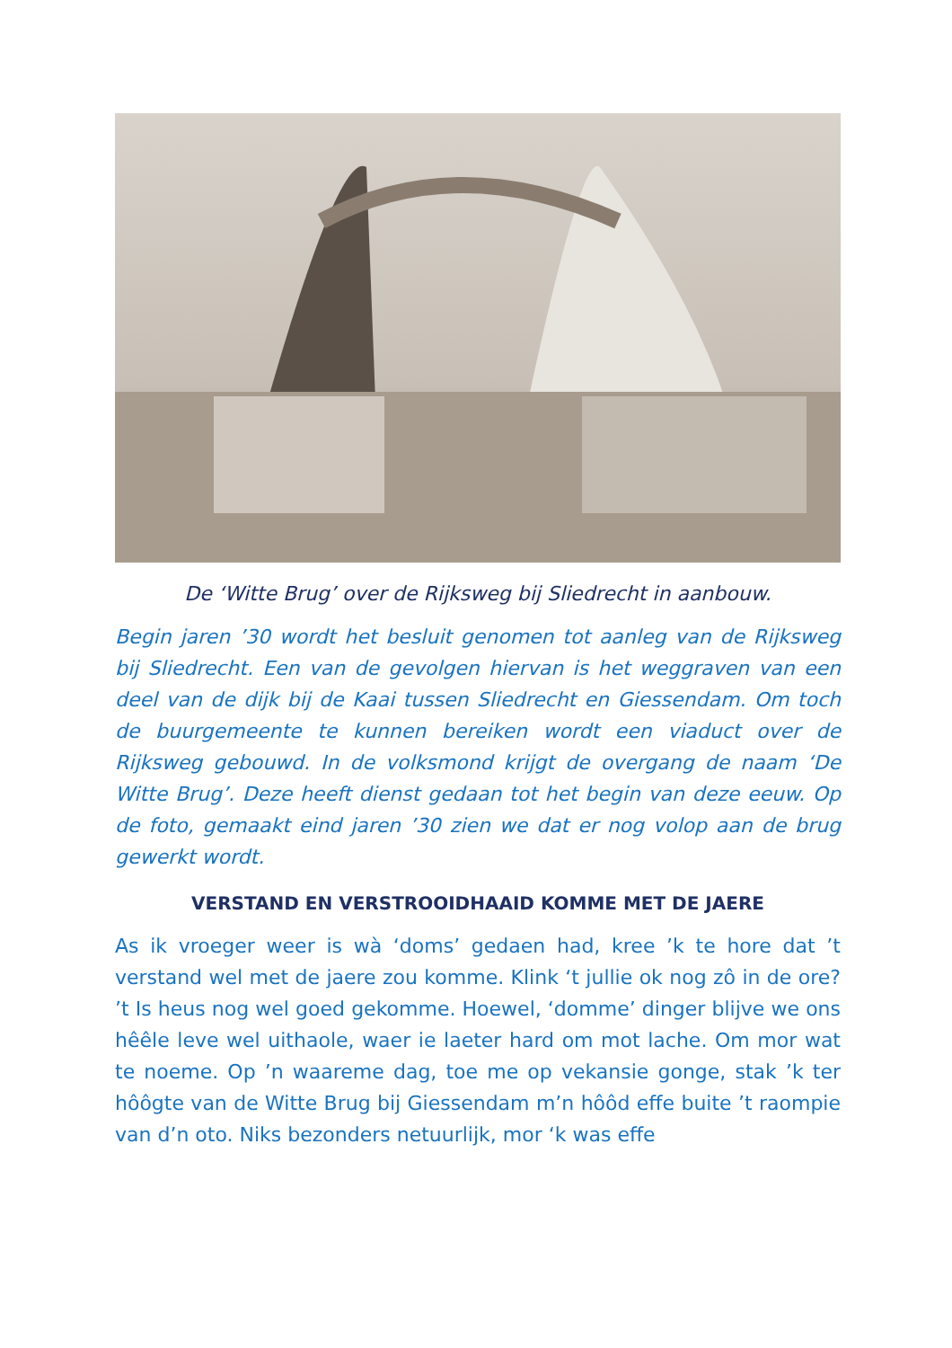De ‘Witte Brug’ over de Rijksweg bij Sliedrecht in aanbouw.
Begin jaren ’30 wordt het besluit genomen tot aanleg van de Rijksweg bij Sliedrecht. Een van de gevolgen hiervan is het weggraven van een deel van de dijk bij de Kaai tussen Sliedrecht en Giessendam. Om toch de buurgemeente te kunnen bereiken wordt een viaduct over de Rijksweg gebouwd. In de volksmond krijgt de overgang de naam ‘De Witte Brug’. Deze heeft dienst gedaan tot het begin van deze eeuw. Op de foto, gemaakt eind jaren ’30 zien we dat er nog volop aan de brug gewerkt wordt.
VERSTAND EN VERSTROOIDHAAID KOMME MET DE JAERE
As ik vroeger weer is wà ‘doms’ gedaen had, kree ’k te hore dat ’t verstand wel met de jaere zou komme. Klink ‘t jullie ok nog zô in de ore? ’t Is heus nog wel goed gekomme. Hoewel, ‘domme’ dinger blijve we ons hêêle leve wel uithaole, waer ie laeter hard om mot lache. Om mor wat te noeme. Op ’n waareme dag, toe me op vekansie gonge, stak ’k ter hôôgte van de Witte Brug bij Giessendam m’n hôôd effe buite ’t raompie van d’n oto. Niks bezonders netuurlijk, mor ‘k was effe